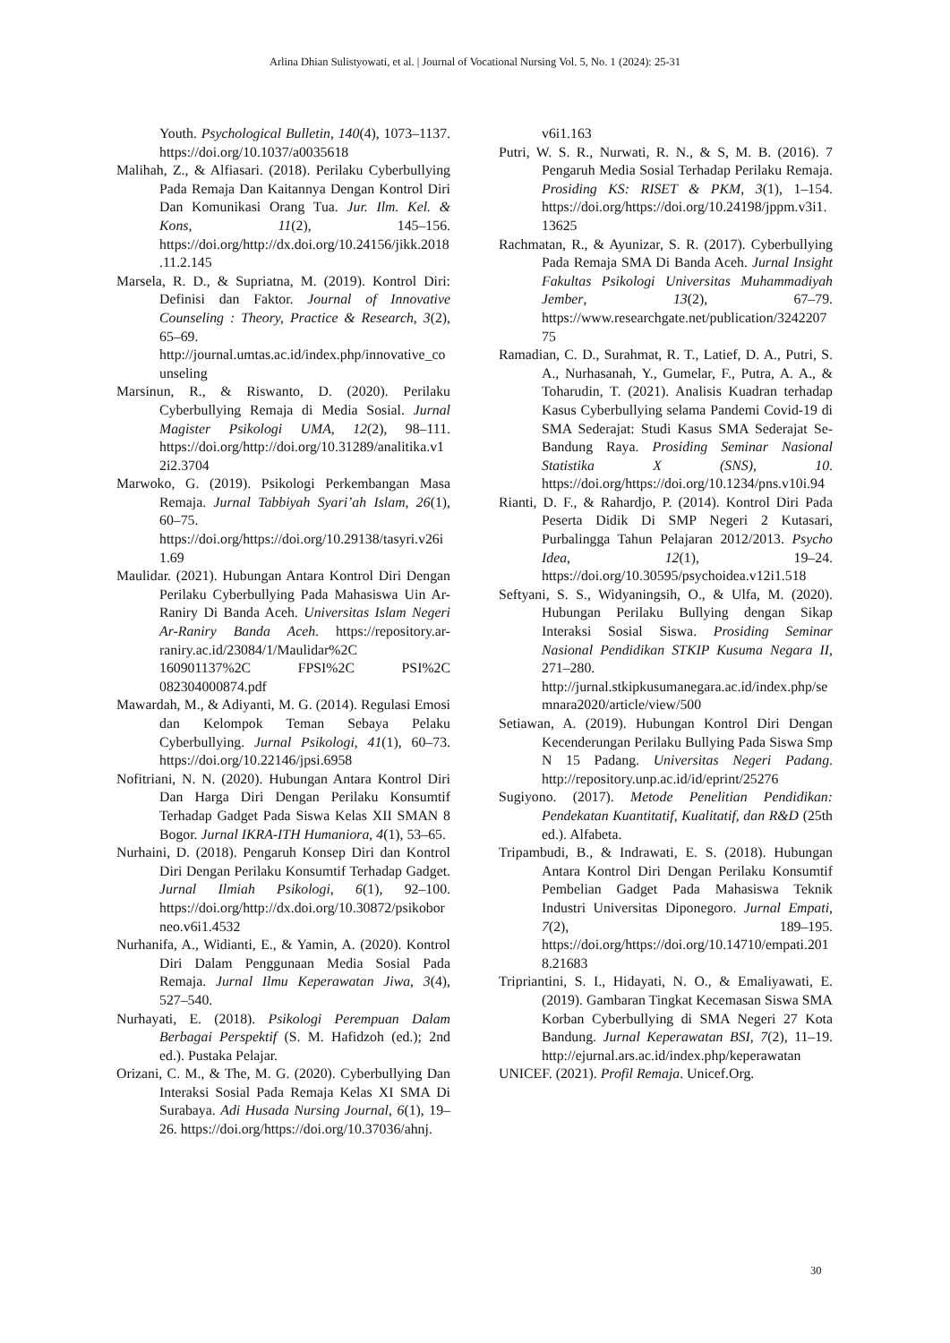Arlina Dhian Sulistyowati, et al. | Journal of Vocational Nursing Vol. 5, No. 1 (2024): 25-31
Youth. Psychological Bulletin, 140(4), 1073–1137. https://doi.org/10.1037/a0035618
Malihah, Z., & Alfiasari. (2018). Perilaku Cyberbullying Pada Remaja Dan Kaitannya Dengan Kontrol Diri Dan Komunikasi Orang Tua. Jur. Ilm. Kel. & Kons, 11(2), 145–156. https://doi.org/http://dx.doi.org/10.24156/jikk.2018.11.2.145
Marsela, R. D., & Supriatna, M. (2019). Kontrol Diri: Definisi dan Faktor. Journal of Innovative Counseling : Theory, Practice & Research, 3(2), 65–69. http://journal.umtas.ac.id/index.php/innovative_counseling
Marsinun, R., & Riswanto, D. (2020). Perilaku Cyberbullying Remaja di Media Sosial. Jurnal Magister Psikologi UMA, 12(2), 98–111. https://doi.org/http://doi.org/10.31289/analitika.v12i2.3704
Marwoko, G. (2019). Psikologi Perkembangan Masa Remaja. Jurnal Tabbiyah Syari’ah Islam, 26(1), 60–75. https://doi.org/https://doi.org/10.29138/tasyri.v26i1.69
Maulidar. (2021). Hubungan Antara Kontrol Diri Dengan Perilaku Cyberbullying Pada Mahasiswa Uin Ar-Raniry Di Banda Aceh. Universitas Islam Negeri Ar-Raniry Banda Aceh. https://repository.ar-raniry.ac.id/23084/1/Maulidar%2C 160901137%2C FPSI%2C PSI%2C 082304000874.pdf
Mawardah, M., & Adiyanti, M. G. (2014). Regulasi Emosi dan Kelompok Teman Sebaya Pelaku Cyberbullying. Jurnal Psikologi, 41(1), 60–73. https://doi.org/10.22146/jpsi.6958
Nofitriani, N. N. (2020). Hubungan Antara Kontrol Diri Dan Harga Diri Dengan Perilaku Konsumtif Terhadap Gadget Pada Siswa Kelas XII SMAN 8 Bogor. Jurnal IKRA-ITH Humaniora, 4(1), 53–65.
Nurhaini, D. (2018). Pengaruh Konsep Diri dan Kontrol Diri Dengan Perilaku Konsumtif Terhadap Gadget. Jurnal Ilmiah Psikologi, 6(1), 92–100. https://doi.org/http://dx.doi.org/10.30872/psikoborneo.v6i1.4532
Nurhanifa, A., Widianti, E., & Yamin, A. (2020). Kontrol Diri Dalam Penggunaan Media Sosial Pada Remaja. Jurnal Ilmu Keperawatan Jiwa, 3(4), 527–540.
Nurhayati, E. (2018). Psikologi Perempuan Dalam Berbagai Perspektif (S. M. Hafidzoh (ed.); 2nd ed.). Pustaka Pelajar.
Orizani, C. M., & The, M. G. (2020). Cyberbullying Dan Interaksi Sosial Pada Remaja Kelas XI SMA Di Surabaya. Adi Husada Nursing Journal, 6(1), 19–26. https://doi.org/https://doi.org/10.37036/ahnj.
v6i1.163
Putri, W. S. R., Nurwati, R. N., & S, M. B. (2016). 7 Pengaruh Media Sosial Terhadap Perilaku Remaja. Prosiding KS: RISET & PKM, 3(1), 1–154. https://doi.org/https://doi.org/10.24198/jppm.v3i1.13625
Rachmatan, R., & Ayunizar, S. R. (2017). Cyberbullying Pada Remaja SMA Di Banda Aceh. Jurnal Insight Fakultas Psikologi Universitas Muhammadiyah Jember, 13(2), 67–79. https://www.researchgate.net/publication/324220775
Ramadian, C. D., Surahmat, R. T., Latief, D. A., Putri, S. A., Nurhasanah, Y., Gumelar, F., Putra, A. A., & Toharudin, T. (2021). Analisis Kuadran terhadap Kasus Cyberbullying selama Pandemi Covid-19 di SMA Sederajat: Studi Kasus SMA Sederajat Se-Bandung Raya. Prosiding Seminar Nasional Statistika X (SNS), 10. https://doi.org/https://doi.org/10.1234/pns.v10i.94
Rianti, D. F., & Rahardjo, P. (2014). Kontrol Diri Pada Peserta Didik Di SMP Negeri 2 Kutasari, Purbalingga Tahun Pelajaran 2012/2013. Psycho Idea, 12(1), 19–24. https://doi.org/10.30595/psychoidea.v12i1.518
Seftyani, S. S., Widyaningsih, O., & Ulfa, M. (2020). Hubungan Perilaku Bullying dengan Sikap Interaksi Sosial Siswa. Prosiding Seminar Nasional Pendidikan STKIP Kusuma Negara II, 271–280. http://jurnal.stkipkusumanegara.ac.id/index.php/semnara2020/article/view/500
Setiawan, A. (2019). Hubungan Kontrol Diri Dengan Kecenderungan Perilaku Bullying Pada Siswa Smp N 15 Padang. Universitas Negeri Padang. http://repository.unp.ac.id/id/eprint/25276
Sugiyono. (2017). Metode Penelitian Pendidikan: Pendekatan Kuantitatif, Kualitatif, dan R&D (25th ed.). Alfabeta.
Tripambudi, B., & Indrawati, E. S. (2018). Hubungan Antara Kontrol Diri Dengan Perilaku Konsumtif Pembelian Gadget Pada Mahasiswa Teknik Industri Universitas Diponegoro. Jurnal Empati, 7(2), 189–195. https://doi.org/https://doi.org/10.14710/empati.2018.21683
Tripriantini, S. I., Hidayati, N. O., & Emaliyawati, E. (2019). Gambaran Tingkat Kecemasan Siswa SMA Korban Cyberbullying di SMA Negeri 27 Kota Bandung. Jurnal Keperawatan BSI, 7(2), 11–19. http://ejurnal.ars.ac.id/index.php/keperawatan
UNICEF. (2021). Profil Remaja. Unicef.Org.
30